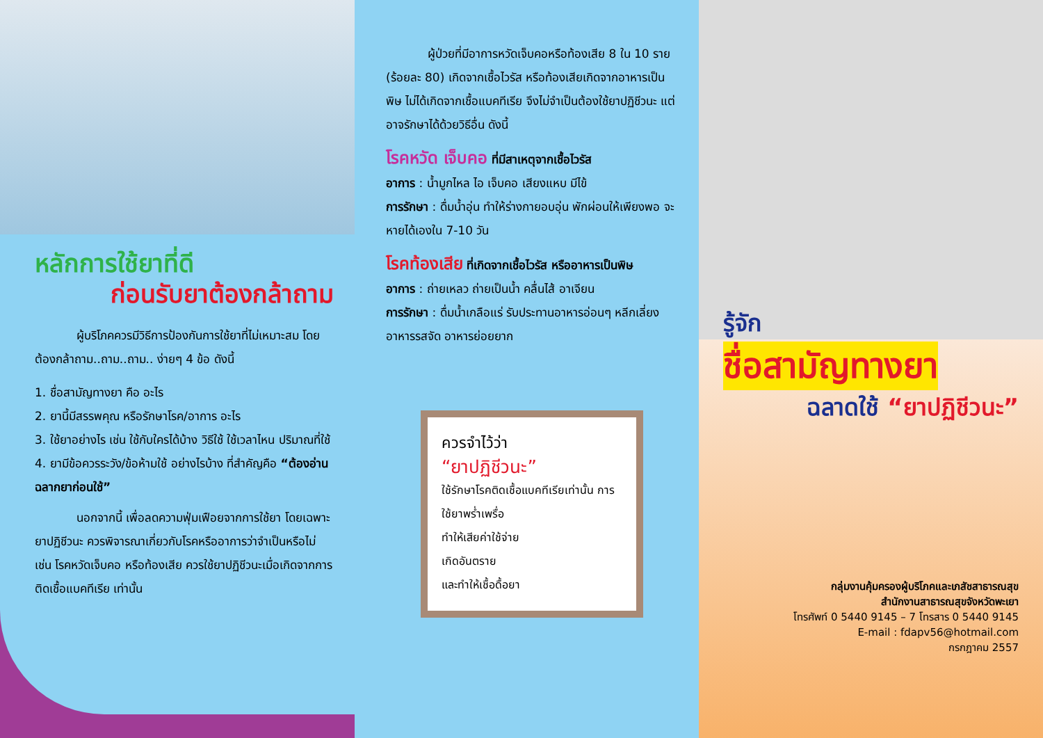หลักการใช้ยาที่ดี
ก่อนรับยาต้องกล้าถาม
ผู้บริโภคควรมีวิธีการป้องกันการใช้ยาที่ไม่เหมาะสม โดยต้องกล้าถาม..ถาม..ถาม.. ง่ายๆ 4 ข้อ ดังนี้
1. ชื่อสามัญทางยา คือ อะไร
2. ยานี้มีสรรพคุณ หรือรักษาโรค/อาการ อะไร
3. ใช้ยาอย่างไร เช่น ใช้กับใครได้บ้าง วิธีใช้ ใช้เวลาไหน ปริมาณที่ใช้
4. ยามีข้อควรระวัง/ข้อห้ามใช้ อย่างไรบ้าง ที่สำคัญคือ “ต้องอ่านฉลากยาก่อนใช้”
นอกจากนี้ เพื่อลดความฟุ่มเฟือยจากการใช้ยา โดยเฉพาะยาปฏิชีวนะ ควรพิจารณาเกี่ยวกับโรคหรืออาการว่าจำเป็นหรือไม่ เช่น โรคหวัดเจ็บคอ หรือท้องเสีย ควรใช้ยาปฏิชีวนะเมื่อเกิดจากการติดเชื้อแบคทีเรีย เท่านั้น
ผู้ป่วยที่มีอาการหวัดเจ็บคอหรือท้องเสีย 8 ใน 10 ราย (ร้อยละ 80) เกิดจากเชื้อไวรัส หรือท้องเสียเกิดจากอาหารเป็นพิษ ไม่ได้เกิดจากเชื้อแบคทีเรีย จึงไม่จำเป็นต้องใช้ยาปฏิชีวนะ แต่อาจรักษาได้ด้วยวิธีอื่น ดังนี้
โรคหวัด เจ็บคอ ที่มีสาเหตุจากเชื้อไวรัส
อาการ : น้ำมูกไหล ไอ เจ็บคอ เสียงแหบ มีไข้
การรักษา : ดื่มน้ำอุ่น ทำให้ร่างกายอบอุ่น พักผ่อนให้เพียงพอ จะหายได้เองใน 7-10 วัน
โรคท้องเสีย ที่เกิดจากเชื้อไวรัส หรืออาหารเป็นพิษ
อาการ : ถ่ายเหลว ถ่ายเป็นน้ำ คลื่นไส้ อาเจียน
การรักษา : ดื่มน้ำเกลือแร่ รับประทานอาหารอ่อนๆ หลีกเลี่ยงอาหารรสจัด อาหารย่อยยาก
ควรจำไว้ว่า
“ยาปฏิชีวนะ”
ใช้รักษาโรคติดเชื้อแบคทีเรียเท่านั้น การใช้ยาพร่ำเพรื่อ
ทำให้เสียค่าใช้จ่าย
เกิดอันตราย
และทำให้เชื้อดื้อยา
รู้จัก
ชื่อสามัญทางยา
ฉลาดใช้ “ยาปฏิชีวนะ”
กลุ่มงานคุ้มครองผู้บริโภคและเภสัชสาธารณสุข
สำนักงานสาธารณสุขจังหวัดพะเยา
โทรศัพท์ 0 5440 9145 – 7 โทรสาร 0 5440 9145
E-mail : fdapv56@hotmail.com
กรกฎาคม 2557